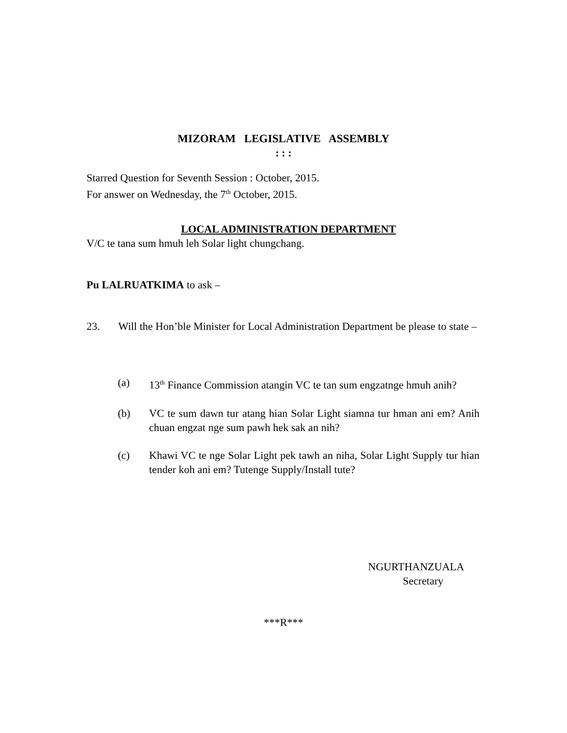MIZORAM LEGISLATIVE ASSEMBLY
: : :
Starred Question for Seventh Session : October, 2015.
For answer on Wednesday, the 7<sup>th</sup> October, 2015.
LOCAL ADMINISTRATION DEPARTMENT
V/C te tana sum hmuh leh Solar light chungchang.
Pu LALRUATKIMA to ask –
23. Will the Hon’ble Minister for Local Administration Department be please to state –
(a) 13<sup>th</sup> Finance Commission atangin VC te tan sum engzatnge hmuh anih?
(b) VC te sum dawn tur atang hian Solar Light siamna tur hman ani em? Anih chuan engzat nge sum pawh hek sak an nih?
(c) Khawi VC te nge Solar Light pek tawh an niha, Solar Light Supply tur hian tender koh ani em? Tutenge Supply/Install tute?
NGURTHANZUALA
Secretary
***R***